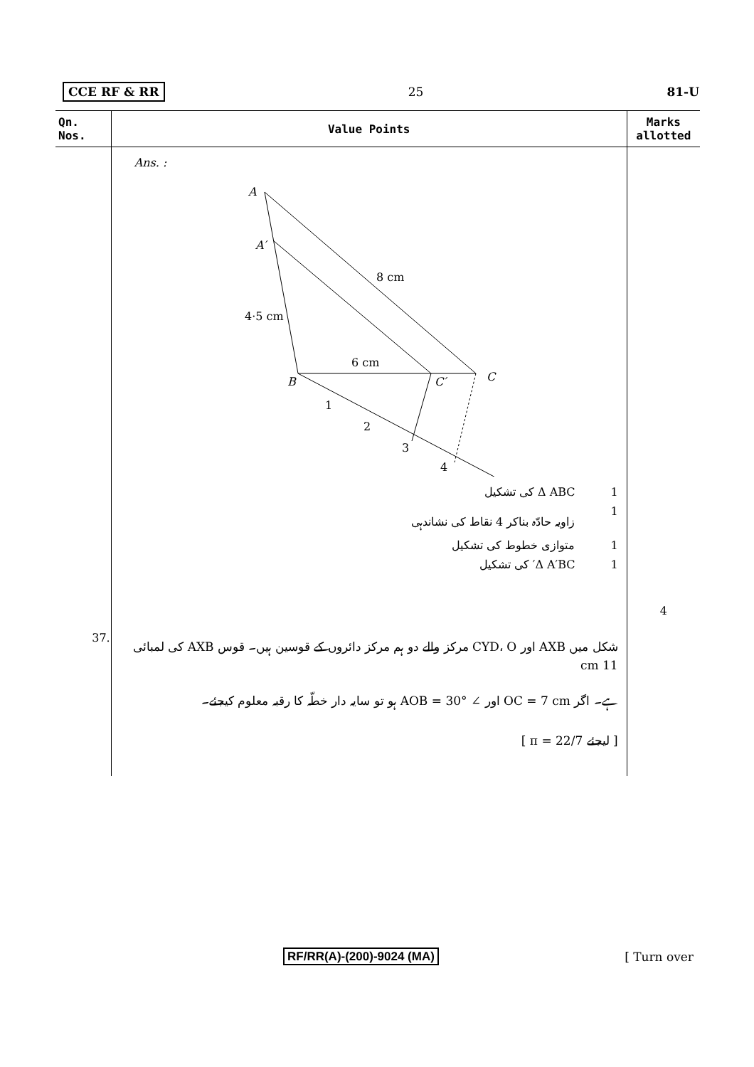CCE RF & RR 25 81-U
| Qn. Nos. | Value Points | Marks allotted |
| --- | --- | --- |
| | Ans. : A A′ 8 cm 4·5 cm 6 cm B C′ C 1 2 3 4 Δ ABC کی تشکیل 1 زاویہ حادّہ بناکر 4 نقاط کی نشاندہی 1 متوازی خطوط کی تشکیل 1 Δ A′BC′ کی تشکیل 1 | 4 |
| 37. | شکل میں AXB اور CYD، O مرکز والے دو ہم مرکز دائروں کے قوسین ہیں۔ قوس AXB کی لمبائی 11 cm ہے۔ اگر OC = 7 cm اور ∠ AOB = 30° ہو تو سایہ دار خطّہ کا رقبہ معلوم کیجئے۔ [ لیجئے π = 22/7 ] | |
RF/RR(A)-(200)-9024 (MA) [ Turn over